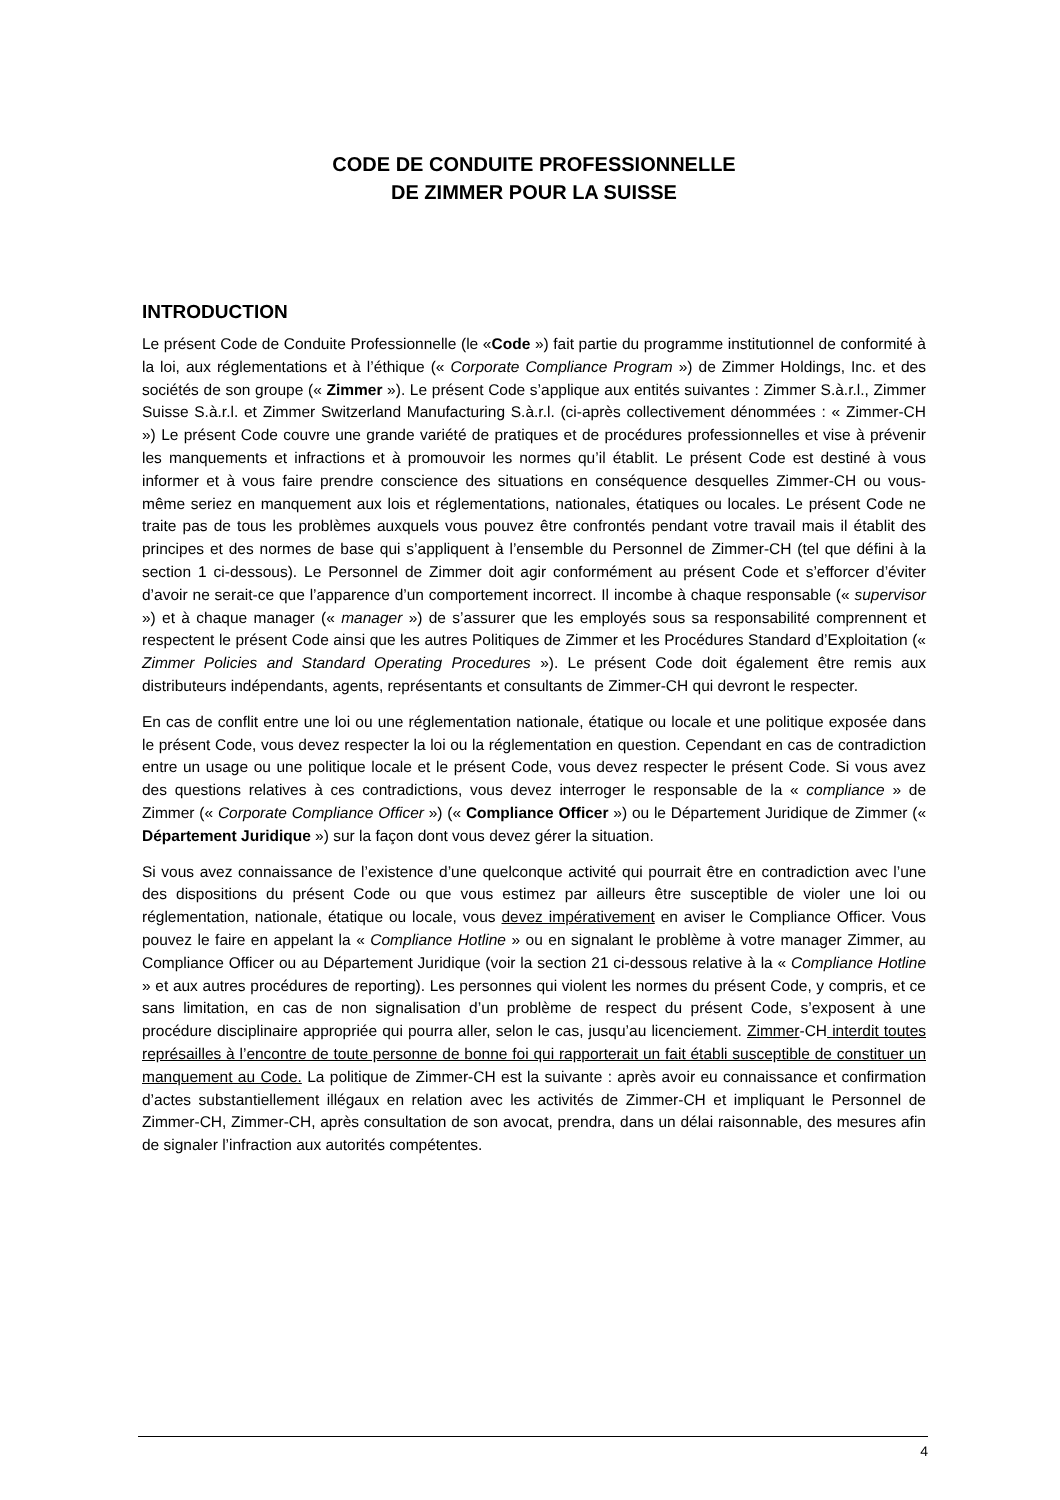CODE DE CONDUITE PROFESSIONNELLE
DE ZIMMER POUR LA SUISSE
INTRODUCTION
Le présent Code de Conduite Professionnelle (le «Code ») fait partie du programme institutionnel de conformité à la loi, aux réglementations et à l’éthique (« Corporate Compliance Program ») de Zimmer Holdings, Inc. et des sociétés de son groupe (« Zimmer »). Le présent Code s’applique aux entités suivantes : Zimmer S.à.r.l., Zimmer Suisse S.à.r.l. et Zimmer Switzerland Manufacturing S.à.r.l. (ci-après collectivement dénommées : « Zimmer-CH ») Le présent Code couvre une grande variété de pratiques et de procédures professionnelles et vise à prévenir les manquements et infractions et à promouvoir les normes qu’il établit. Le présent Code est destiné à vous informer et à vous faire prendre conscience des situations en conséquence desquelles Zimmer-CH ou vous-même seriez en manquement aux lois et réglementations, nationales, étatiques ou locales. Le présent Code ne traite pas de tous les problèmes auxquels vous pouvez être confrontés pendant votre travail mais il établit des principes et des normes de base qui s’appliquent à l’ensemble du Personnel de Zimmer-CH (tel que défini à la section 1 ci-dessous). Le Personnel de Zimmer doit agir conformément au présent Code et s’efforcer d’éviter d’avoir ne serait-ce que l’apparence d’un comportement incorrect. Il incombe à chaque responsable (« supervisor ») et à chaque manager (« manager ») de s’assurer que les employés sous sa responsabilité comprennent et respectent le présent Code ainsi que les autres Politiques de Zimmer et les Procédures Standard d’Exploitation (« Zimmer Policies and Standard Operating Procedures »). Le présent Code doit également être remis aux distributeurs indépendants, agents, représentants et consultants de Zimmer-CH qui devront le respecter.
En cas de conflit entre une loi ou une réglementation nationale, étatique ou locale et une politique exposée dans le présent Code, vous devez respecter la loi ou la réglementation en question. Cependant en cas de contradiction entre un usage ou une politique locale et le présent Code, vous devez respecter le présent Code. Si vous avez des questions relatives à ces contradictions, vous devez interroger le responsable de la « compliance » de Zimmer (« Corporate Compliance Officer ») (« Compliance Officer ») ou le Département Juridique de Zimmer (« Département Juridique ») sur la façon dont vous devez gérer la situation.
Si vous avez connaissance de l’existence d’une quelconque activité qui pourrait être en contradiction avec l’une des dispositions du présent Code ou que vous estimez par ailleurs être susceptible de violer une loi ou réglementation, nationale, étatique ou locale, vous devez impérativement en aviser le Compliance Officer. Vous pouvez le faire en appelant la « Compliance Hotline » ou en signalant le problème à votre manager Zimmer, au Compliance Officer ou au Département Juridique (voir la section 21 ci-dessous relative à la « Compliance Hotline » et aux autres procédures de reporting). Les personnes qui violent les normes du présent Code, y compris, et ce sans limitation, en cas de non signalisation d’un problème de respect du présent Code, s’exposent à une procédure disciplinaire appropriée qui pourra aller, selon le cas, jusqu’au licenciement. Zimmer-CH interdit toutes représailles à l’encontre de toute personne de bonne foi qui rapporterait un fait établi susceptible de constituer un manquement au Code. La politique de Zimmer-CH est la suivante : après avoir eu connaissance et confirmation d’actes substantiellement illégaux en relation avec les activités de Zimmer-CH et impliquant le Personnel de Zimmer-CH, Zimmer-CH, après consultation de son avocat, prendra, dans un délai raisonnable, des mesures afin de signaler l’infraction aux autorités compétentes.
4